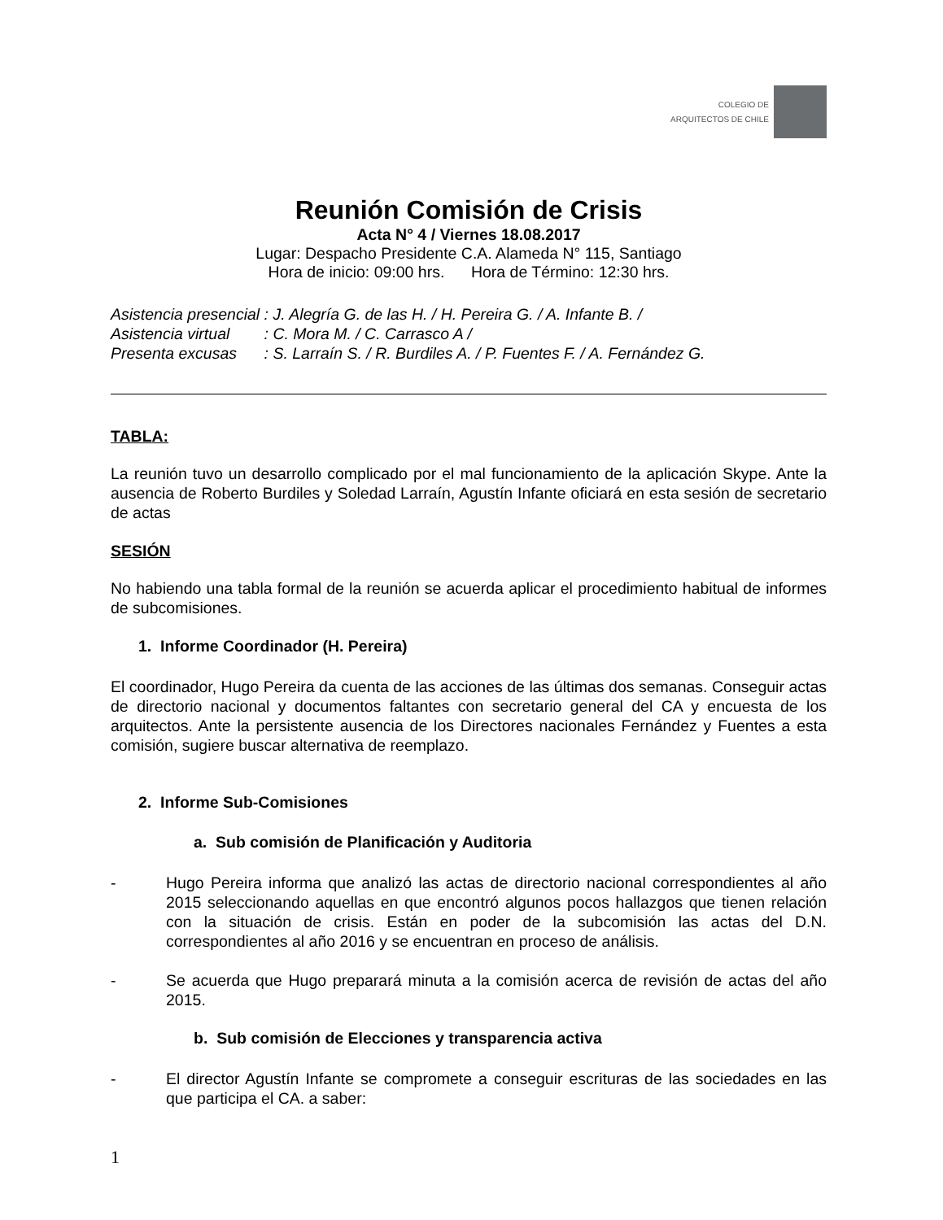COLEGIO DE
ARQUITECTOS DE CHILE
Reunión Comisión de Crisis
Acta N° 4 / Viernes 18.08.2017
Lugar: Despacho Presidente C.A. Alameda N° 115, Santiago
Hora de inicio: 09:00 hrs. Hora de Término: 12:30 hrs.
| Asistencia presencial | : J. Alegría G. de las H. / H. Pereira G. / A. Infante B. / |
| Asistencia virtual | : C. Mora M. / C. Carrasco A / |
| Presenta excusas | : S. Larraín S. / R. Burdiles A. / P. Fuentes F. / A. Fernández G. |
TABLA:
La reunión tuvo un desarrollo complicado por el mal funcionamiento de la aplicación Skype. Ante la ausencia de Roberto Burdiles y Soledad Larraín, Agustín Infante oficiará en esta sesión de secretario de actas
SESIÓN
No habiendo una tabla formal de la reunión se acuerda aplicar el procedimiento habitual de informes de subcomisiones.
1. Informe Coordinador (H. Pereira)
El coordinador, Hugo Pereira da cuenta de las acciones de las últimas dos semanas. Conseguir actas de directorio nacional y documentos faltantes con secretario general del CA y encuesta de los arquitectos. Ante la persistente ausencia de los Directores nacionales Fernández y Fuentes a esta comisión, sugiere buscar alternativa de reemplazo.
2. Informe Sub-Comisiones
a. Sub comisión de Planificación y Auditoria
- Hugo Pereira informa que analizó las actas de directorio nacional correspondientes al año 2015 seleccionando aquellas en que encontró algunos pocos hallazgos que tienen relación con la situación de crisis. Están en poder de la subcomisión las actas del D.N. correspondientes al año 2016 y se encuentran en proceso de análisis.
- Se acuerda que Hugo preparará minuta a la comisión acerca de revisión de actas del año 2015.
b. Sub comisión de Elecciones y transparencia activa
- El director Agustín Infante se compromete a conseguir escrituras de las sociedades en las que participa el CA. a saber:
1